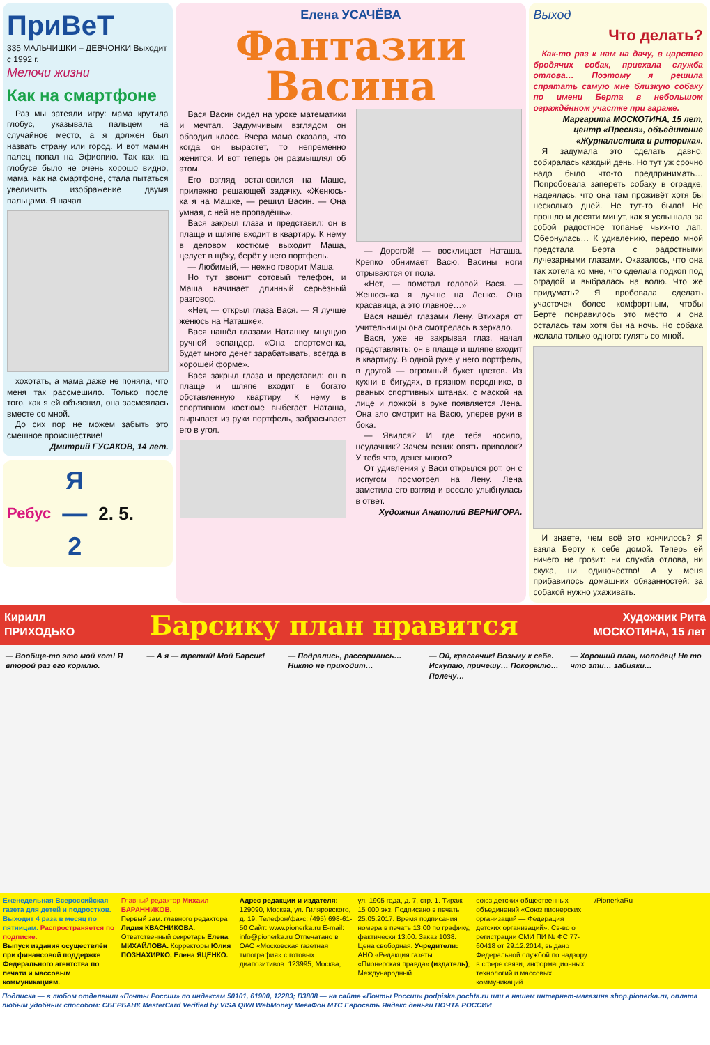ПриВеТ
335 МАЛЬЧИШКИ – ДЕВЧОНКИ Выходит с 1992 г.
Мелочи жизни
Как на смартфоне
Раз мы затеяли игру: мама крутила глобус, указывала пальцем на случайное место, а я должен был назвать страну или город. И вот мамин палец попал на Эфиопию. Так как на глобусе было не очень хорошо видно, мама, как на смартфоне, стала пытаться увеличить изображение двумя пальцами. Я начал
хохотать, а мама даже не поняла, что меня так рассмешило. Только после того, как я ей объяснил, она засмеялась вместе со мной.
До сих пор не можем забыть это смешное происшествие!
Дмитрий ГУСАКОВ, 14 лет.
Ребус Я
—
2 2. 5.
Елена УСАЧЁВА
Фантазии
Васина
Вася Васин сидел на уроке математики и мечтал. Задумчивым взглядом он обводил класс. Вчера мама сказала, что когда он вырастет, то непременно женится. И вот теперь он размышлял об этом.
Его взгляд остановился на Маше, прилежно решающей задачку. «Женюсь-ка я на Машке, — решил Васин. — Она умная, с ней не пропадёшь».
Вася закрыл глаза и представил: он в плаще и шляпе входит в квартиру. К нему в деловом костюме выходит Маша, целует в щёку, берёт у него портфель.
— Любимый, — нежно говорит Маша.
Но тут звонит сотовый телефон, и Маша начинает длинный серьёзный разговор.
«Нет, — открыл глаза Вася. — Я лучше женюсь на Наташке».
Вася нашёл глазами Наташку, мнущую ручной эспандер. «Она спортсменка, будет много денег зарабатывать, всегда в хорошей форме».
Вася закрыл глаза и представил: он в плаще и шляпе входит в богато обставленную квартиру. К нему в спортивном костюме выбегает Наташа, вырывает из руки портфель, забрасывает его в угол.
— Дорогой! — восклицает Наташа. Крепко обнимает Васю. Васины ноги отрываются от пола.
«Нет, — помотал головой Вася. — Женюсь-ка я лучше на Ленке. Она красавица, а это главное…»
Вася нашёл глазами Лену. Втихаря от учительницы она смотрелась в зеркало.
Вася, уже не закрывая глаз, начал представлять: он в плаще и шляпе входит в квартиру. В одной руке у него портфель, в другой — огромный букет цветов. Из кухни в бигудях, в грязном переднике, в рваных спортивных штанах, с маской на лице и ложкой в руке появляется Лена. Она зло смотрит на Васю, уперев руки в бока.
— Явился? И где тебя носило, неудачник? Зачем веник опять приволок? У тебя что, денег много?
От удивления у Васи открылся рот, он с испугом посмотрел на Лену. Лена заметила его взгляд и весело улыбнулась в ответ.
Художник Анатолий ВЕРНИГОРА.
Выход
Что делать?
Как-то раз к нам на дачу, в царство бродячих собак, приехала служба отлова… Поэтому я решила спрятать самую мне близкую собаку по имени Берта в небольшом ограждённом участке при гараже.
Маргарита МОСКОТИНА, 15 лет, центр «Пресня», объединение «Журналистика и риторика».
Я задумала это сделать давно, собиралась каждый день. Но тут уж срочно надо было что-то предпринимать… Попробовала запереть собаку в оградке, надеялась, что она там проживёт хотя бы несколько дней. Не тут-то было! Не прошло и десяти минут, как я услышала за собой радостное топанье чьих-то лап. Обернулась… К удивлению, передо мной предстала Берта с радостными лучезарными глазами. Оказалось, что она так хотела ко мне, что сделала подкоп под оградой и выбралась на волю. Что же придумать? Я пробовала сделать участочек более комфортным, чтобы Берте понравилось это место и она осталась там хотя бы на ночь. Но собака желала только одного: гулять со мной.
И знаете, чем всё это кончилось? Я взяла Берту к себе домой. Теперь ей ничего не грозит: ни служба отлова, ни скука, ни одиночество! А у меня прибавилось домашних обязанностей: за собакой нужно ухаживать.
Кирилл
ПРИХОДЬКО Барсику план нравится Художник Рита
МОСКОТИНА, 15 лет
— Вообще-то это мой кот! Я второй раз его кормлю.
— А я — третий! Мой Барсик! — Подрались, рассорились… Никто не приходит…
— Ой, красавчик! Возьму к себе. Искупаю, причешу… Покормлю… Полечу…
— Хороший план, молодец! Не то что эти… забияки…
Еженедельная Всероссийская газета для детей и подростков. Выходит 4 раза в месяц по пятницам. Распространяется по подписке.
Выпуск издания осуществлён при финансовой поддержке Федерального агентства по печати и массовым коммуникациям.
Главный редактор Михаил БАРАННИКОВ.
Первый зам. главного редактора Лидия КВАСНИКОВА. Ответственный секретарь Елена МИХАЙЛОВА. Корректоры Юлия ПОЗНАХИРКО, Елена ЯЦЕНКО.
Адрес редакции и издателя: 129090, Москва, ул. Гиляровского, д. 19. Телефон/факс: (495) 698-61-50 Сайт: www.pionerka.ru E-mail: info@pionerka.ru Отпечатано в ОАО «Московская газетная типография» с готовых диапозитивов. 123995, Москва,
ул. 1905 года, д. 7, стр. 1. Тираж 15 000 экз. Подписано в печать 25.05.2017. Время подписания номера в печать 13:00 по графику, фактически 13:00. Заказ 1038. Цена свободная. Учредители: АНО «Редакция газеты «Пионерская правда» (издатель), Международный
союз детских общественных объединений «Союз пионерских организаций — Федерация детских организаций». Св-во о регистрации СМИ ПИ № ФС 77-60418 от 29.12.2014, выдано Федеральной службой по надзору в сфере связи, информационных технологий и массовых коммуникаций.
/PionerkaRu
Подписка — в любом отделении «Почты России» по индексам 50101, 61900, 12283; П3808 — на сайте «Почты России» podpiska.pochta.ru или в нашем интернет-магазине shop.pionerka.ru, оплата любым удобным способом: СБЕРБАНК MasterCard Verified by VISA QIWI WebMoney МегаФон МТС Евросеть Яндекс деньги ПОЧТА РОССИИ